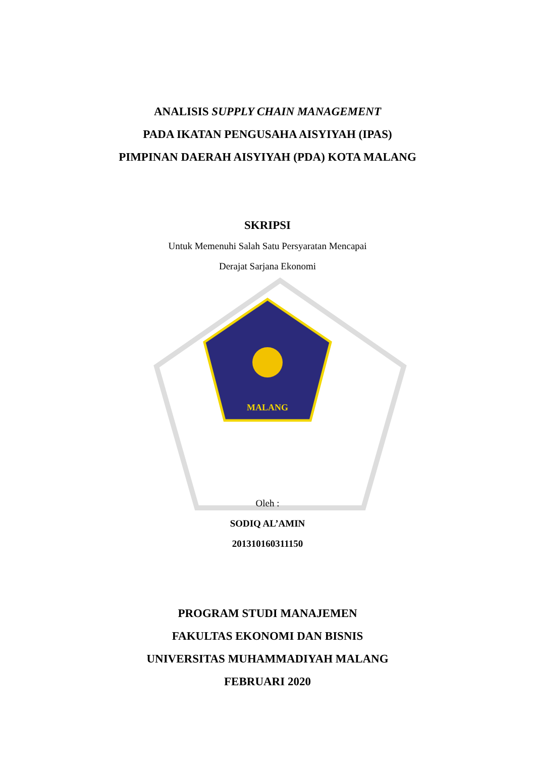ANALISIS SUPPLY CHAIN MANAGEMENT
PADA IKATAN PENGUSAHA AISYIYAH (IPAS)
PIMPINAN DAERAH AISYIYAH (PDA) KOTA MALANG
SKRIPSI
Untuk Memenuhi Salah Satu Persyaratan Mencapai
Derajat Sarjana Ekonomi
MALANG
Oleh :
SODIQ AL’AMIN
201310160311150
PROGRAM STUDI MANAJEMEN
FAKULTAS EKONOMI DAN BISNIS
UNIVERSITAS MUHAMMADIYAH MALANG
FEBRUARI 2020